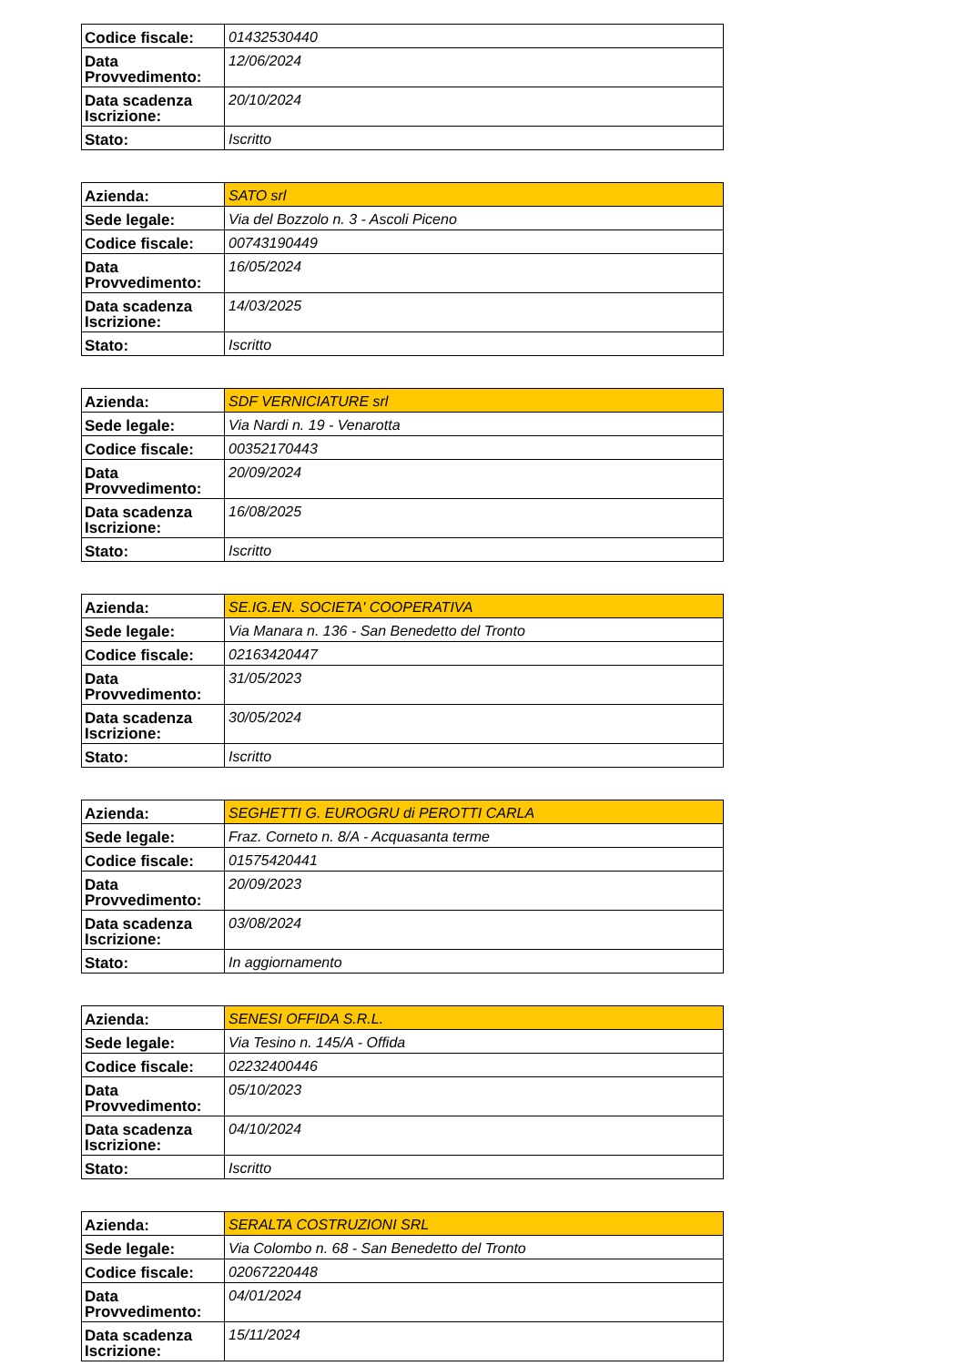| Codice fiscale: | 01432530440 |
| Data Provvedimento: | 12/06/2024 |
| Data scadenza Iscrizione: | 20/10/2024 |
| Stato: | Iscritto |
| Azienda: | SATO srl |
| Sede legale: | Via del Bozzolo n. 3 - Ascoli Piceno |
| Codice fiscale: | 00743190449 |
| Data Provvedimento: | 16/05/2024 |
| Data scadenza Iscrizione: | 14/03/2025 |
| Stato: | Iscritto |
| Azienda: | SDF VERNICIATURE srl |
| Sede legale: | Via Nardi n. 19 - Venarotta |
| Codice fiscale: | 00352170443 |
| Data Provvedimento: | 20/09/2024 |
| Data scadenza Iscrizione: | 16/08/2025 |
| Stato: | Iscritto |
| Azienda: | SE.IG.EN. SOCIETA' COOPERATIVA |
| Sede legale: | Via Manara n. 136 - San Benedetto del Tronto |
| Codice fiscale: | 02163420447 |
| Data Provvedimento: | 31/05/2023 |
| Data scadenza Iscrizione: | 30/05/2024 |
| Stato: | Iscritto |
| Azienda: | SEGHETTI G. EUROGRU di PEROTTI CARLA |
| Sede legale: | Fraz. Corneto n. 8/A - Acquasanta terme |
| Codice fiscale: | 01575420441 |
| Data Provvedimento: | 20/09/2023 |
| Data scadenza Iscrizione: | 03/08/2024 |
| Stato: | In aggiornamento |
| Azienda: | SENESI OFFIDA S.R.L. |
| Sede legale: | Via Tesino n. 145/A - Offida |
| Codice fiscale: | 02232400446 |
| Data Provvedimento: | 05/10/2023 |
| Data scadenza Iscrizione: | 04/10/2024 |
| Stato: | Iscritto |
| Azienda: | SERALTA COSTRUZIONI SRL |
| Sede legale: | Via Colombo n. 68 - San Benedetto del Tronto |
| Codice fiscale: | 02067220448 |
| Data Provvedimento: | 04/01/2024 |
| Data scadenza Iscrizione: | 15/11/2024 |